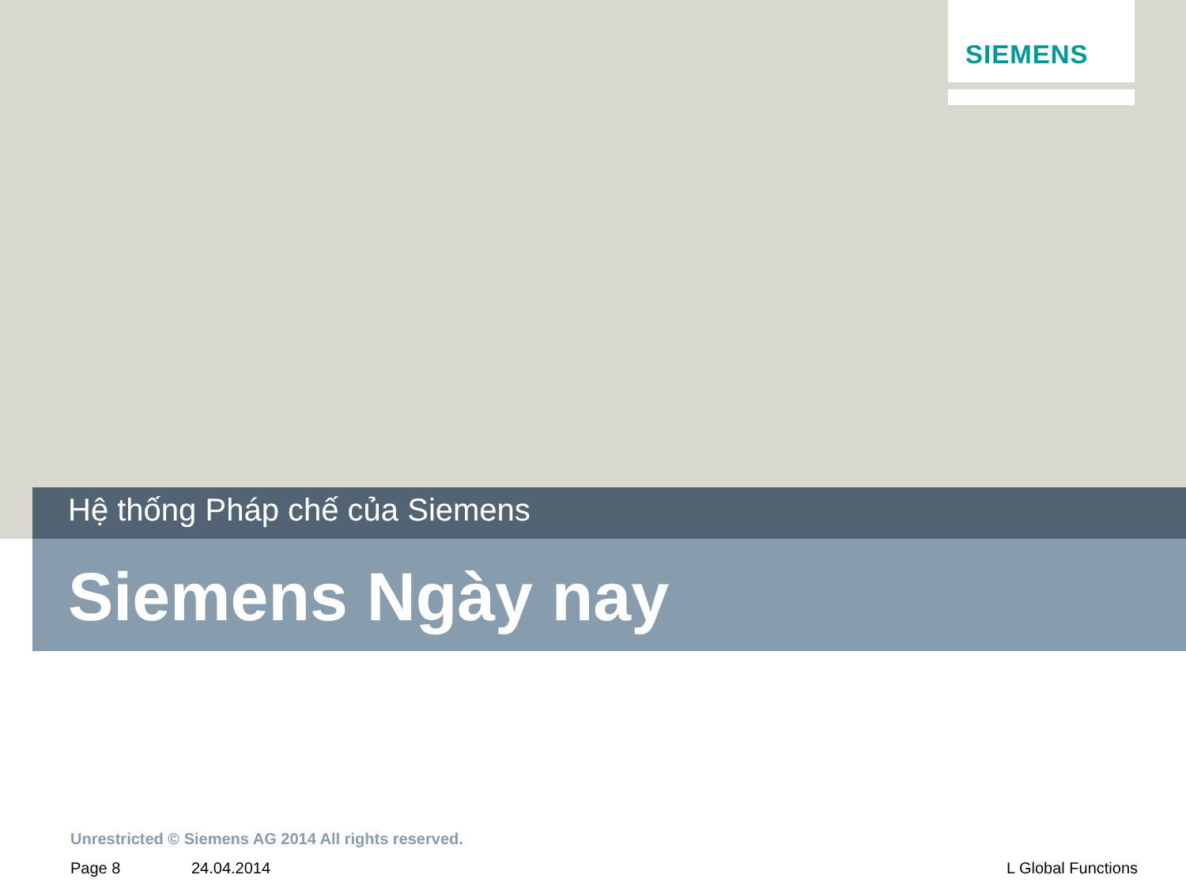SIEMENS
Hệ thống Pháp chế của Siemens
Siemens Ngày nay
Unrestricted © Siemens AG 2014 All rights reserved.
Page 8 24.04.2014 L Global Functions